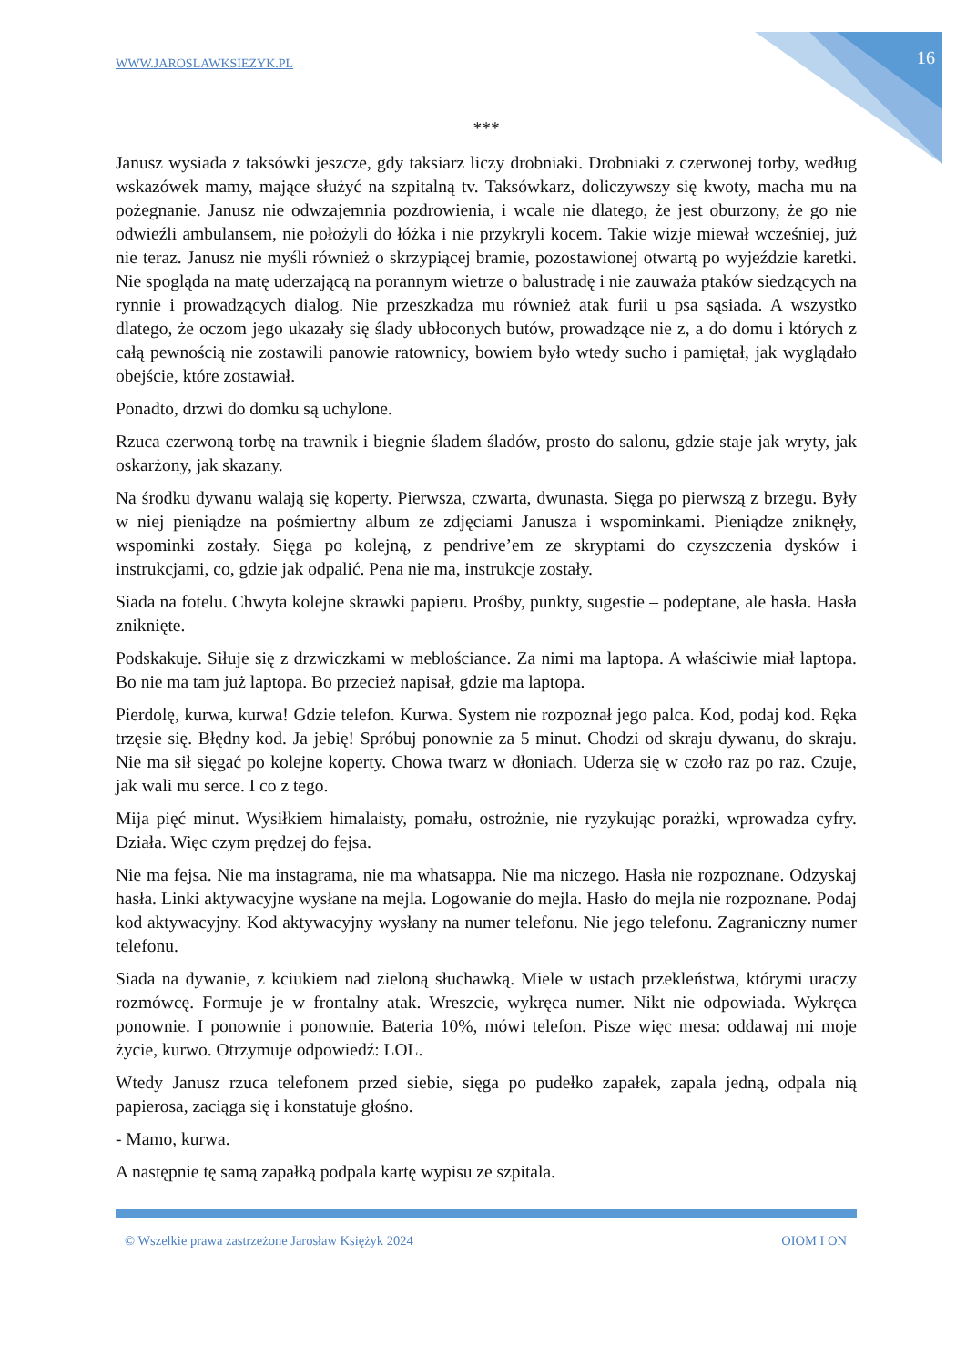WWW.JAROSLAWKSIEZYK.PL 16
***
Janusz wysiada z taksówki jeszcze, gdy taksiarz liczy drobniaki. Drobniaki z czerwonej torby, według wskazówek mamy, mające służyć na szpitalną tv. Taksówkarz, doliczywszy się kwoty, macha mu na pożegnanie. Janusz nie odwzajemnia pozdrowienia, i wcale nie dlatego, że jest oburzony, że go nie odwieźli ambulansem, nie położyli do łóżka i nie przykryli kocem. Takie wizje miewał wcześniej, już nie teraz. Janusz nie myśli również o skrzypiącej bramie, pozostawionej otwartą po wyjeździe karetki. Nie spogląda na matę uderzającą na porannym wietrze o balustradę i nie zauważa ptaków siedzących na rynnie i prowadzących dialog. Nie przeszkadza mu również atak furii u psa sąsiada. A wszystko dlatego, że oczom jego ukazały się ślady ubłoconych butów, prowadzące nie z, a do domu i których z całą pewnością nie zostawili panowie ratownicy, bowiem było wtedy sucho i pamiętał, jak wyglądało obejście, które zostawiał.
Ponadto, drzwi do domku są uchylone.
Rzuca czerwoną torbę na trawnik i biegnie śladem śladów, prosto do salonu, gdzie staje jak wryty, jak oskarżony, jak skazany.
Na środku dywanu walają się koperty. Pierwsza, czwarta, dwunasta. Sięga po pierwszą z brzegu. Były w niej pieniądze na pośmiertny album ze zdjęciami Janusza i wspominkami. Pieniądze zniknęły, wspominki zostały. Sięga po kolejną, z pendrive’em ze skryptami do czyszczenia dysków i instrukcjami, co, gdzie jak odpalić. Pena nie ma, instrukcje zostały.
Siada na fotelu. Chwyta kolejne skrawki papieru. Prośby, punkty, sugestie – podeptane, ale hasła. Hasła zniknięte.
Podskakuje. Siłuje się z drzwiczkami w meblościance. Za nimi ma laptopa. A właściwie miał laptopa. Bo nie ma tam już laptopa. Bo przecież napisał, gdzie ma laptopa.
Pierdolę, kurwa, kurwa! Gdzie telefon. Kurwa. System nie rozpoznał jego palca. Kod, podaj kod. Ręka trzęsie się. Błędny kod. Ja jebię! Spróbuj ponownie za 5 minut. Chodzi od skraju dywanu, do skraju. Nie ma sił sięgać po kolejne koperty. Chowa twarz w dłoniach. Uderza się w czoło raz po raz. Czuje, jak wali mu serce. I co z tego.
Mija pięć minut. Wysiłkiem himalaisty, pomału, ostrożnie, nie ryzykując porażki, wprowadza cyfry. Działa. Więc czym prędzej do fejsa.
Nie ma fejsa. Nie ma instagrama, nie ma whatsappa. Nie ma niczego. Hasła nie rozpoznane. Odzyskaj hasła. Linki aktywacyjne wysłane na mejla. Logowanie do mejla. Hasło do mejla nie rozpoznane. Podaj kod aktywacyjny. Kod aktywacyjny wysłany na numer telefonu. Nie jego telefonu. Zagraniczny numer telefonu.
Siada na dywanie, z kciukiem nad zieloną słuchawką. Miele w ustach przekleństwa, którymi uraczy rozmówcę. Formuje je w frontalny atak. Wreszcie, wykręca numer. Nikt nie odpowiada. Wykręca ponownie. I ponownie i ponownie. Bateria 10%, mówi telefon. Pisze więc mesa: oddawaj mi moje życie, kurwo. Otrzymuje odpowiedź: LOL.
Wtedy Janusz rzuca telefonem przed siebie, sięga po pudełko zapałek, zapala jedną, odpala nią papierosa, zaciąga się i konstatuje głośno.
- Mamo, kurwa.
A następnie tę samą zapałką podpala kartę wypisu ze szpitala.
© Wszelkie prawa zastrzeżone Jarosław Księżyk 2024 OIOM I ON